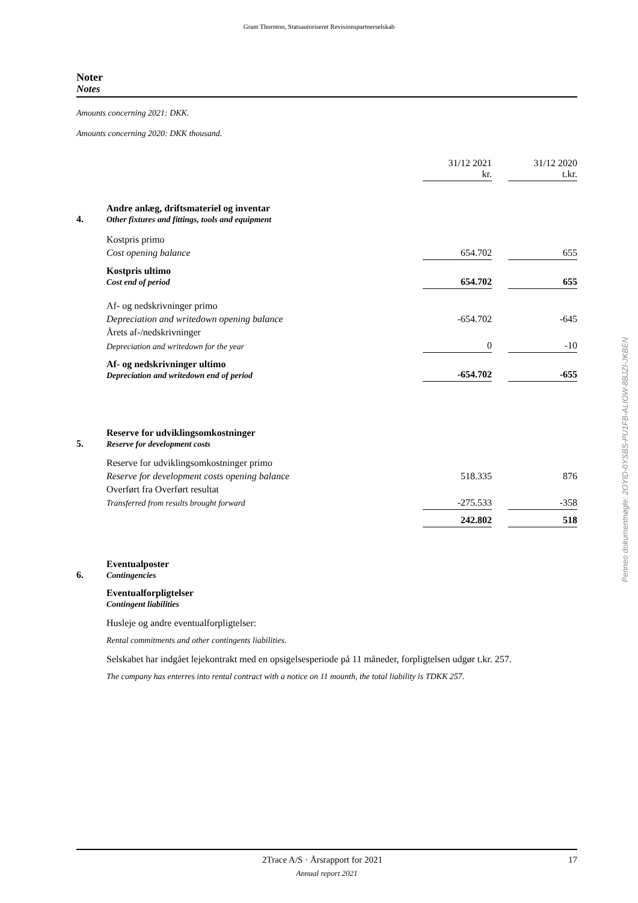Grant Thornton, Statsautoriseret Revisionspartnerselskab
Noter
Notes
Amounts concerning 2021: DKK.
Amounts concerning 2020: DKK thousand.
| | | 31/12 2021 kr. | | 31/12 2020 t.kr. |
| 4. | Andre anlæg, driftsmateriel og inventar Other fixtures and fittings, tools and equipment | | | |
| | Kostpris primo | | | |
| | Cost opening balance | 654.702 | | 655 |
| | Kostpris ultimo Cost end of period | 654.702 | | 655 |
| | Af- og nedskrivninger primo | | | |
| | Depreciation and writedown opening balance | -654.702 | | -645 |
| | Årets af-/nedskrivninger | | | |
| | Depreciation and writedown for the year | 0 | | -10 |
| | Af- og nedskrivninger ultimo Depreciation and writedown end of period | -654.702 | | -655 |
| 5. | Reserve for udviklingsomkostninger Reserve for development costs | | | |
| | Reserve for udviklingsomkostninger primo | | | |
| | Reserve for development costs opening balance | 518.335 | | 876 |
| | Overført fra Overført resultat | | | |
| | Transferred from results brought forward | -275.533 | | -358 |
| | | 242.802 | | 518 |
| 6. | Eventualposter Contingencies |
| | Eventualforpligtelser Contingent liabilities |
| | Husleje og andre eventualforpligtelser: |
| | Rental commitments and other contingents liabilities. |
| | Selskabet har indgået lejekontrakt med en opsigelsesperiode på 11 måneder, forpligtelsen udgør t.kr. 257. |
| | The company has enterres into rental contract with a notice on 11 mounth, the total liability is TDKK 257. |
Penneo dokumentnøgle: 2OYID-0YSBS-PU1FB-ALIOW-8BJZI-JKBEN
2Trace A/S · Årsrapport for 2021 17
Annual report 2021